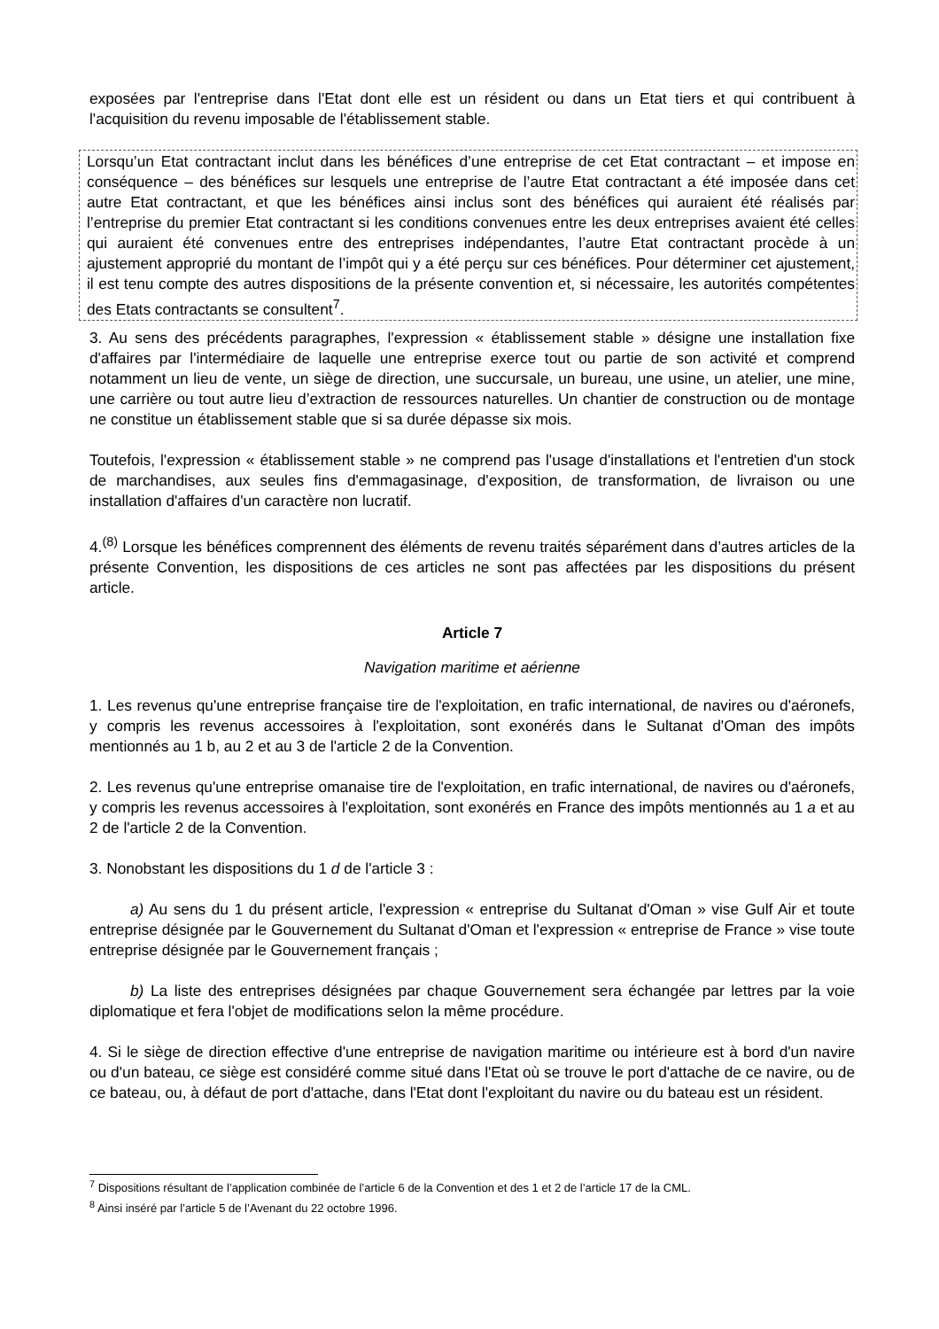exposées par l'entreprise dans l'Etat dont elle est un résident ou dans un Etat tiers et qui contribuent à l'acquisition du revenu imposable de l'établissement stable.
Lorsqu’un Etat contractant inclut dans les bénéfices d’une entreprise de cet Etat contractant – et impose en conséquence – des bénéfices sur lesquels une entreprise de l’autre Etat contractant a été imposée dans cet autre Etat contractant, et que les bénéfices ainsi inclus sont des bénéfices qui auraient été réalisés par l’entreprise du premier Etat contractant si les conditions convenues entre les deux entreprises avaient été celles qui auraient été convenues entre des entreprises indépendantes, l’autre Etat contractant procède à un ajustement approprié du montant de l’impôt qui y a été perçu sur ces bénéfices. Pour déterminer cet ajustement, il est tenu compte des autres dispositions de la présente convention et, si nécessaire, les autorités compétentes des Etats contractants se consultent<sup>7</sup>.
3. Au sens des précédents paragraphes, l'expression « établissement stable » désigne une installation fixe d'affaires par l'intermédiaire de laquelle une entreprise exerce tout ou partie de son activité et comprend notamment un lieu de vente, un siège de direction, une succursale, un bureau, une usine, un atelier, une mine, une carrière ou tout autre lieu d’extraction de ressources naturelles. Un chantier de construction ou de montage ne constitue un établissement stable que si sa durée dépasse six mois.
Toutefois, l'expression « établissement stable » ne comprend pas l'usage d'installations et l'entretien d'un stock de marchandises, aux seules fins d'emmagasinage, d'exposition, de transformation, de livraison ou une installation d'affaires d'un caractère non lucratif.
4.<sup>(8)</sup> Lorsque les bénéfices comprennent des éléments de revenu traités séparément dans d’autres articles de la présente Convention, les dispositions de ces articles ne sont pas affectées par les dispositions du présent article.
Article 7
Navigation maritime et aérienne
1. Les revenus qu'une entreprise française tire de l'exploitation, en trafic international, de navires ou d'aéronefs, y compris les revenus accessoires à l'exploitation, sont exonérés dans le Sultanat d'Oman des impôts mentionnés au 1 b, au 2 et au 3 de l'article 2 de la Convention.
2. Les revenus qu'une entreprise omanaise tire de l'exploitation, en trafic international, de navires ou d'aéronefs, y compris les revenus accessoires à l'exploitation, sont exonérés en France des impôts mentionnés au 1 a et au 2 de l'article 2 de la Convention.
3. Nonobstant les dispositions du 1 d de l'article 3 :
a) Au sens du 1 du présent article, l'expression « entreprise du Sultanat d'Oman » vise Gulf Air et toute entreprise désignée par le Gouvernement du Sultanat d'Oman et l'expression « entreprise de France » vise toute entreprise désignée par le Gouvernement français ;
b) La liste des entreprises désignées par chaque Gouvernement sera échangée par lettres par la voie diplomatique et fera l'objet de modifications selon la même procédure.
4. Si le siège de direction effective d'une entreprise de navigation maritime ou intérieure est à bord d'un navire ou d'un bateau, ce siège est considéré comme situé dans l'Etat où se trouve le port d'attache de ce navire, ou de ce bateau, ou, à défaut de port d'attache, dans l'Etat dont l'exploitant du navire ou du bateau est un résident.
<sup>7</sup> Dispositions résultant de l’application combinée de l’article 6 de la Convention et des 1 et 2 de l’article 17 de la CML.
<sup>8</sup> Ainsi inséré par l’article 5 de l’Avenant du 22 octobre 1996.